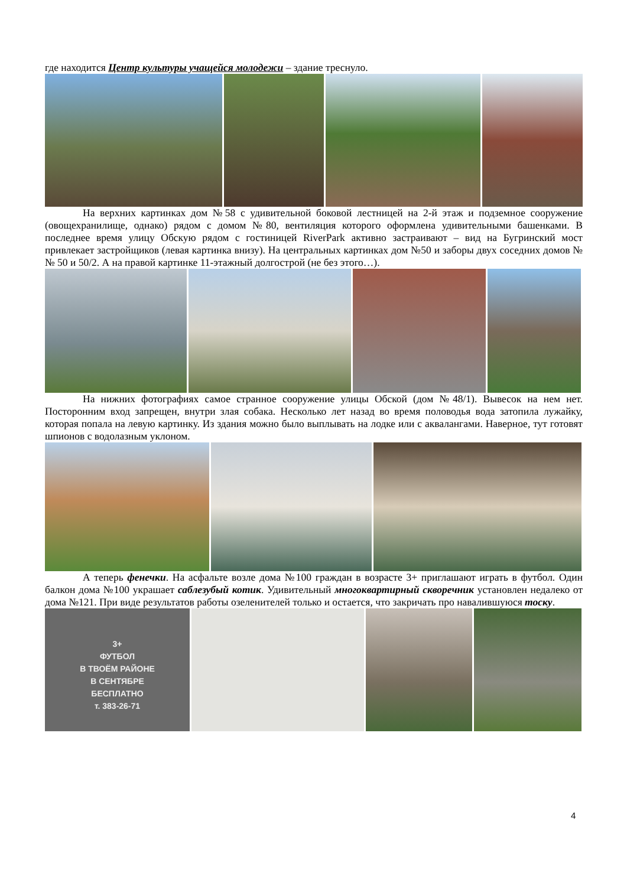где находится Центр культуры учащейся молодежи – здание треснуло.
На верхних картинках дом №58 с удивительной боковой лестницей на 2-й этаж и подземное сооружение (овощехранилище, однако) рядом с домом №80, вентиляция которого оформлена удивительными башенками. В последнее время улицу Обскую рядом с гостиницей RiverPark активно застраивают – вид на Бугринский мост привлекает застройщиков (левая картинка внизу). На центральных картинках дом №50 и заборы двух соседних домов №№ 50 и 50/2. А на правой картинке 11-этажный долгострой (не без этого…).
На нижних фотографиях самое странное сооружение улицы Обской (дом №48/1). Вывесок на нем нет. Посторонним вход запрещен, внутри злая собака. Несколько лет назад во время половодья вода затопила лужайку, которая попала на левую картинку. Из здания можно было выплывать на лодке или с аквалангами. Наверное, тут готовят шпионов с водолазным уклоном.
А теперь фенечки. На асфальте возле дома №100 граждан в возрасте 3+ приглашают играть в футбол. Один балкон дома №100 украшает саблезубый котик. Удивительный многоквартирный скворечник установлен недалеко от дома №121. При виде результатов работы озеленителей только и остается, что закричать про навалившуюся тоску.
3+
ФУТБОЛ
В ТВОЁМ РАЙОНЕ
В СЕНТЯБРЕ
БЕСПЛАТНО
т. 383-26-71
4